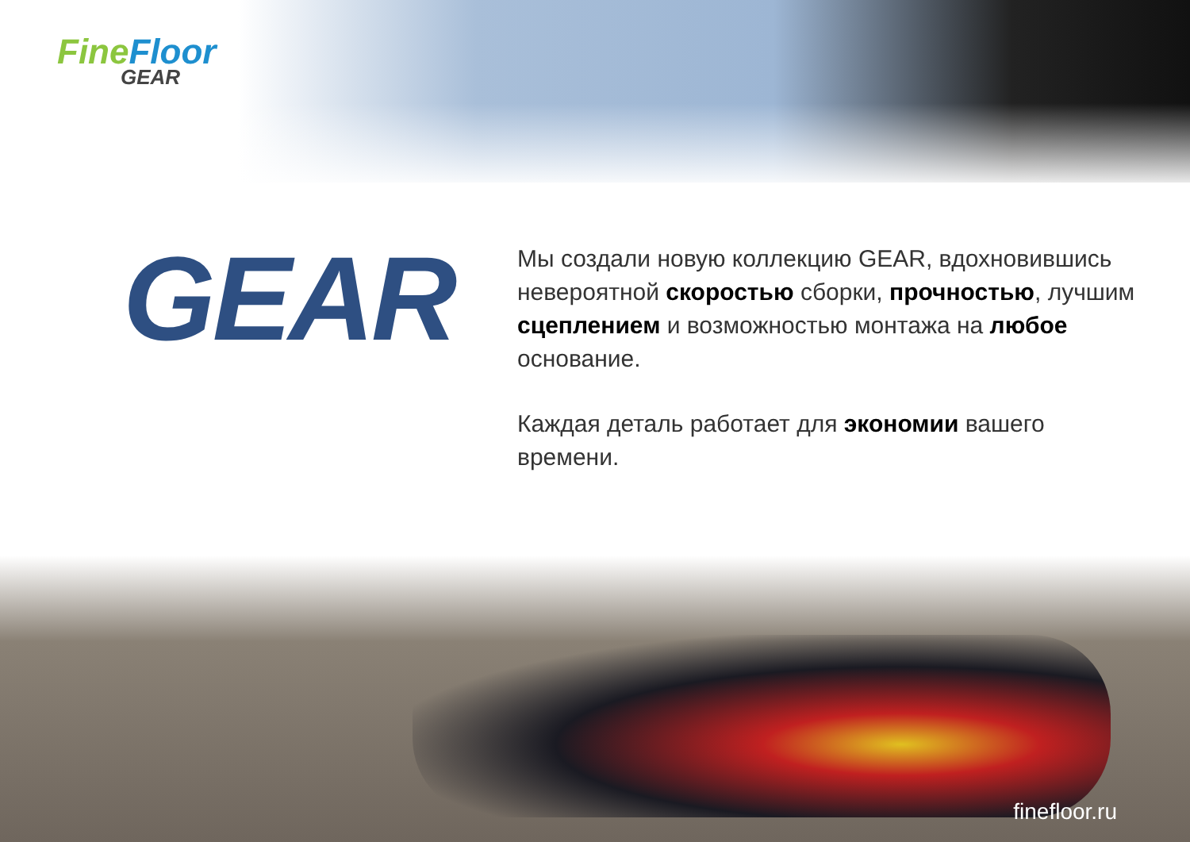FineFloor
GEAR
GEAR
Мы создали новую коллекцию GEAR, вдохновившись невероятной скоростью сборки, прочностью, лучшим сцеплением и возможностью монтажа на любое основание.
Каждая деталь работает для экономии вашего времени.
finefloor.ru